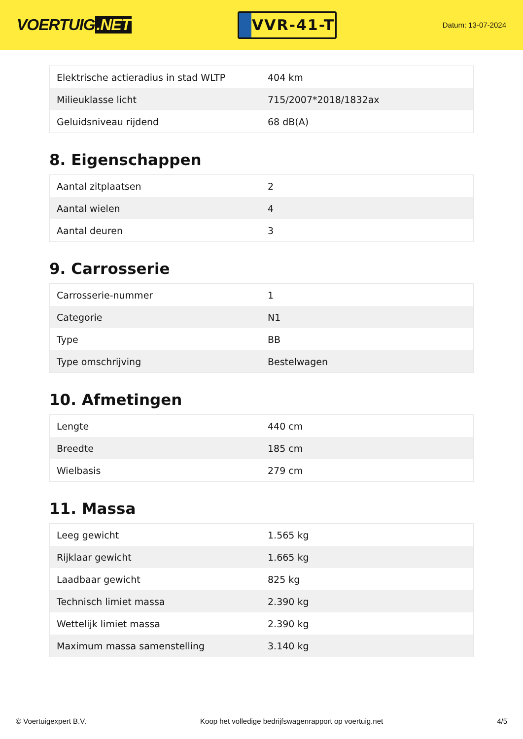VOERTUIG.NET
VVR-41-T
Datum: 13-07-2024
| Elektrische actieradius in stad WLTP | 404 km |
| Milieuklasse licht | 715/2007*2018/1832ax |
| Geluidsniveau rijdend | 68 dB(A) |
8. Eigenschappen
| Aantal zitplaatsen | 2 |
| Aantal wielen | 4 |
| Aantal deuren | 3 |
9. Carrosserie
| Carrosserie-nummer | 1 |
| Categorie | N1 |
| Type | BB |
| Type omschrijving | Bestelwagen |
10. Afmetingen
| Lengte | 440 cm |
| Breedte | 185 cm |
| Wielbasis | 279 cm |
11. Massa
| Leeg gewicht | 1.565 kg |
| Rijklaar gewicht | 1.665 kg |
| Laadbaar gewicht | 825 kg |
| Technisch limiet massa | 2.390 kg |
| Wettelijk limiet massa | 2.390 kg |
| Maximum massa samenstelling | 3.140 kg |
© Voertuigexpert B.V. Koop het volledige bedrijfswagenrapport op voertuig.net 4/5